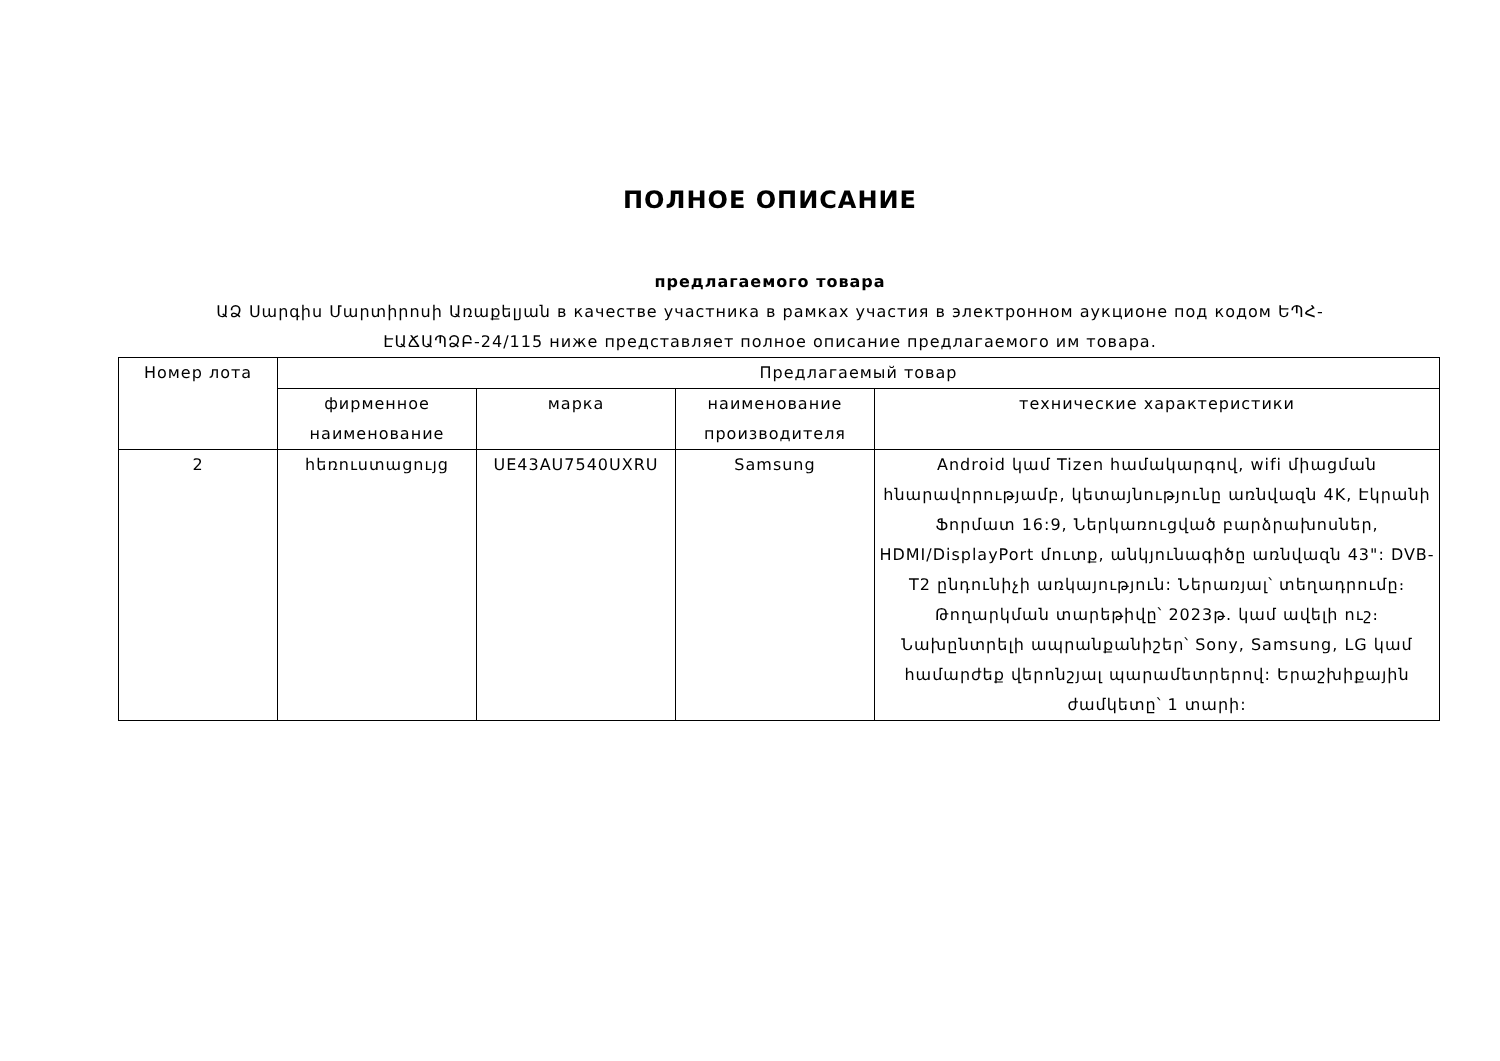ПОЛНОЕ ОПИСАНИЕ
предлагаемого товара
ԱՁ Սարգիս Մարտիրոսի Առաքելյան в качестве участника в рамках участия в электронном аукционе под кодом ԵՊՀ-ԷԱՃԱՊՁԲ-24/115 ниже представляет полное описание предлагаемого им товара.
| Номер лота | Предлагаемый товар | | | |
| --- | --- | --- | --- | --- |
| | фирменное наименование | марка | наименование производителя | технические характеристики |
| 2 | հեռուստացույց | UE43AU7540UXRU | Samsung | Android կամ Tizen համակարգով, wifi միացման հնարավորությամբ, կետայնությունը առնվազն 4K, Էկրանի Ֆորմատ 16:9, Ներկառուցված բարձրախոսներ, HDMI/DisplayPort մուտք, անկյունագիծը առնվազն 43": DVB-T2 ընդունիչի առկայություն: Ներառյալ՝ տեղադրումը։ Թողարկման տարեթիվը՝ 2023թ. կամ ավելի ուշ։ Նախընտրելի ապրանքանիշեր՝ Sony, Samsung, LG կամ համարժեք վերոնշյալ պարամետրերով: Երաշխիքային ժամկետը՝ 1 տարի: |